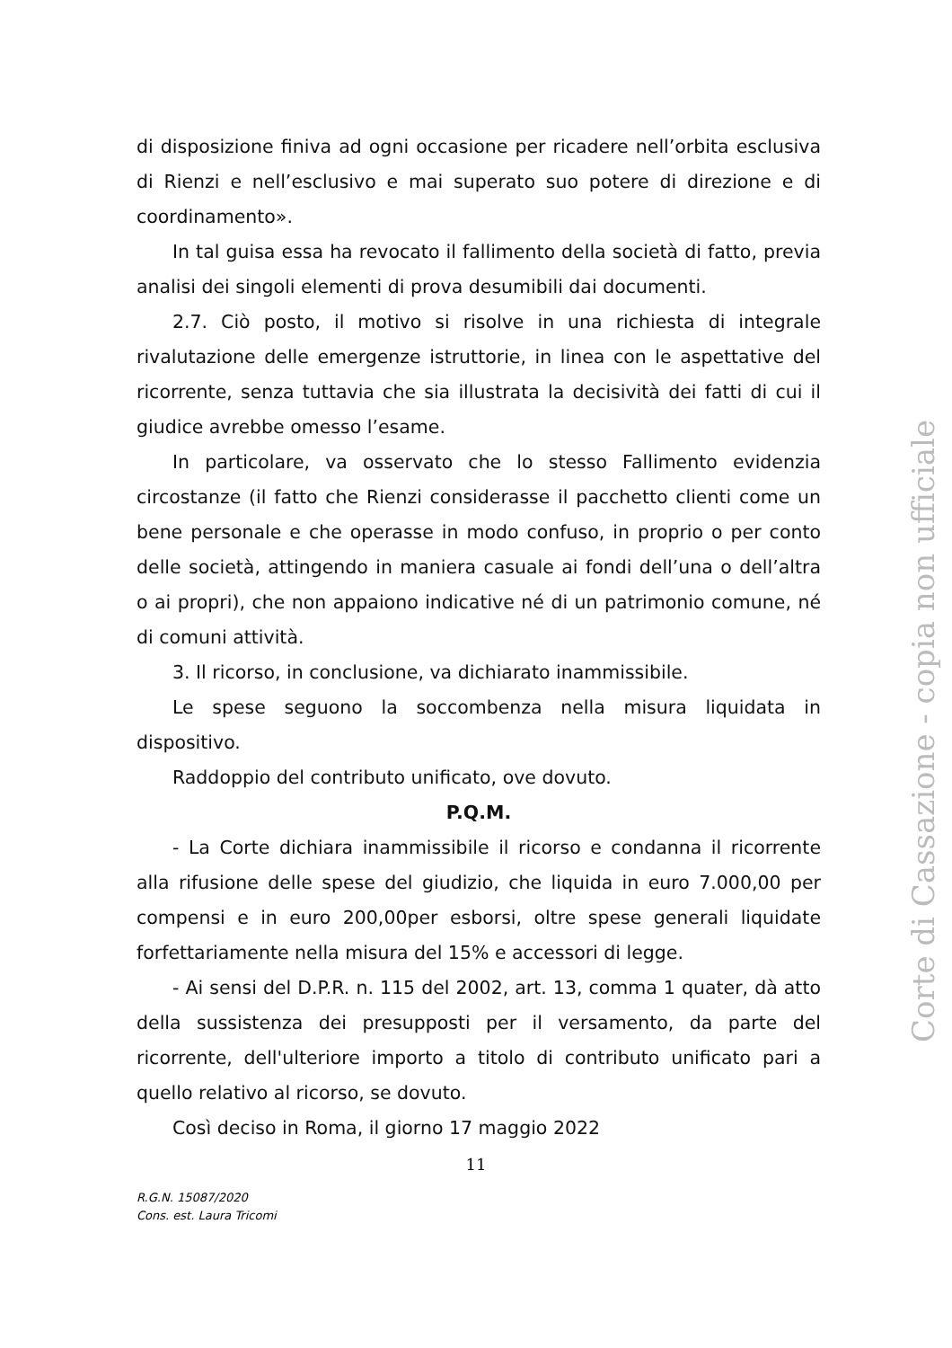di disposizione finiva ad ogni occasione per ricadere nell’orbita esclusiva di Rienzi e nell’esclusivo e mai superato suo potere di direzione e di coordinamento».
In tal guisa essa ha revocato il fallimento della società di fatto, previa analisi dei singoli elementi di prova desumibili dai documenti.
2.7. Ciò posto, il motivo si risolve in una richiesta di integrale rivalutazione delle emergenze istruttorie, in linea con le aspettative del ricorrente, senza tuttavia che sia illustrata la decisività dei fatti di cui il giudice avrebbe omesso l’esame.
In particolare, va osservato che lo stesso Fallimento evidenzia circostanze (il fatto che Rienzi considerasse il pacchetto clienti come un bene personale e che operasse in modo confuso, in proprio o per conto delle società, attingendo in maniera casuale ai fondi dell’una o dell’altra o ai propri), che non appaiono indicative né di un patrimonio comune, né di comuni attività.
3. Il ricorso, in conclusione, va dichiarato inammissibile.
Le spese seguono la soccombenza nella misura liquidata in dispositivo.
Raddoppio del contributo unificato, ove dovuto.
P.Q.M.
- La Corte dichiara inammissibile il ricorso e condanna il ricorrente alla rifusione delle spese del giudizio, che liquida in euro 7.000,00 per compensi e in euro 200,00per esborsi, oltre spese generali liquidate forfettariamente nella misura del 15% e accessori di legge.
- Ai sensi del D.P.R. n. 115 del 2002, art. 13, comma 1 quater, dà atto della sussistenza dei presupposti per il versamento, da parte del ricorrente, dell'ulteriore importo a titolo di contributo unificato pari a quello relativo al ricorso, se dovuto.
Così deciso in Roma, il giorno 17 maggio 2022
11
R.G.N. 15087/2020
Cons. est. Laura Tricomi
Corte di Cassazione - copia non ufficiale